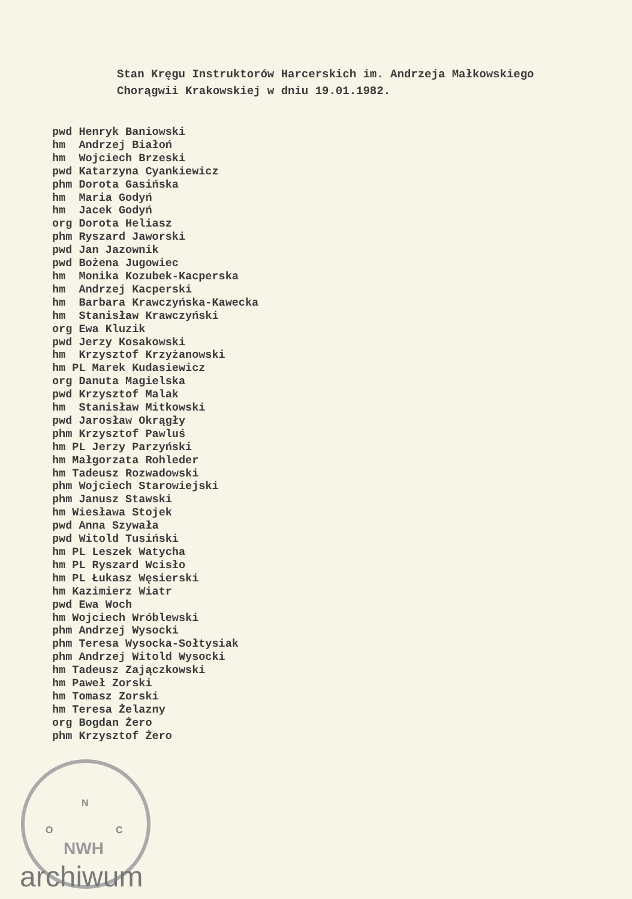Stan Kręgu Instruktorów Harcerskich im. Andrzeja Małkowskiego
Chorągwii Krakowskiej w dniu 19.01.1982.
pwd Henryk Baniowski hm Andrzej Białoń hm Wojciech Brzeski pwd Katarzyna Cyankiewicz phm Dorota Gasińska hm Maria Godyń hm Jacek Godyń org Dorota Heliasz phm Ryszard Jaworski pwd Jan Jazownik pwd Bożena Jugowiec hm Monika Kozubek-Kacperska hm Andrzej Kacperski hm Barbara Krawczyńska-Kawecka hm Stanisław Krawczyński org Ewa Kluzik pwd Jerzy Kosakowski hm Krzysztof Krzyżanowski hm PL Marek Kudasiewicz org Danuta Magielska pwd Krzysztof Malak hm Stanisław Mitkowski pwd Jarosław Okrągły phm Krzysztof Pawluś hm PL Jerzy Parzyński hm Małgorzata Rohleder hm Tadeusz Rozwadowski phm Wojciech Starowiejski phm Janusz Stawski hm Wiesława Stojek pwd Anna Szywała pwd Witold Tusiński hm PL Leszek Watycha hm PL Ryszard Wcisło hm PL Łukasz Węsierski hm Kazimierz Wiatr pwd Ewa Woch hm Wojciech Wróblewski phm Andrzej Wysocki phm Teresa Wysocka-Sołtysiak phm Andrzej Witold Wysocki hm Tadeusz Zajączkowski hm Paweł Zorski hm Tomasz Zorski hm Teresa Żelazny org Bogdan Żero phm Krzysztof Żero
N
O
C
NWH
archiwum